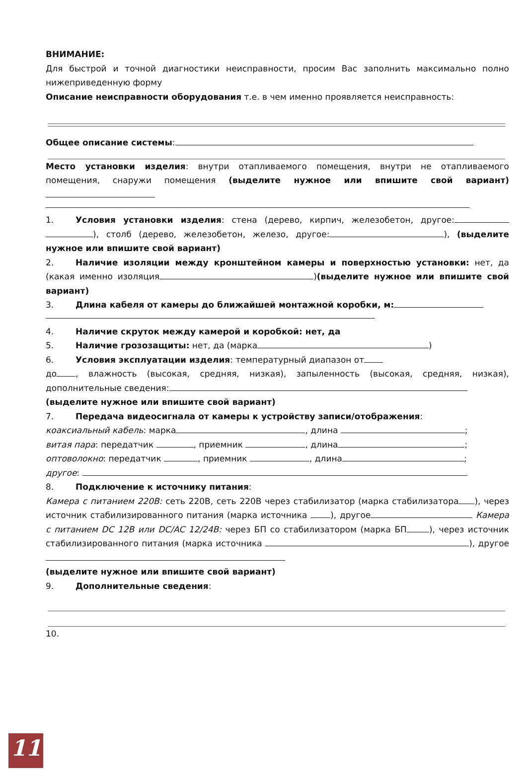ВНИМАНИЕ:
Для быстрой и точной диагностики неисправности, просим Вас заполнить максимально полно нижеприведенную форму
Описание неисправности оборудования т.е. в чем именно проявляется неисправность:
Общее описание системы:
Место установки изделия: внутри отапливаемого помещения, внутри не отапливаемого помещения, снаружи помещения (выделите нужное или впишите свой вариант)
1. Условия установки изделия: стена (дерево, кирпич, железобетон, другое: ), столб (дерево, железобетон, железо, другое: ), (выделите нужное или впишите свой вариант)
2. Наличие изоляции между кронштейном камеры и поверхностью установки: нет, да (какая именно изоляция )(выделите нужное или впишите свой вариант)
3. Длина кабеля от камеры до ближайшей монтажной коробки, м:
4. Наличие скруток между камерой и коробкой: нет, да
5. Наличие грозозащиты: нет, да (марка )
6. Условия эксплуатации изделия: температурный диапазон от
до , влажность (высокая, средняя, низкая), запыленность (высокая, средняя, низкая), дополнительные сведения:
(выделите нужное или впишите свой вариант)
7. Передача видеосигнала от камеры к устройству записи/отображения:
коаксиальный кабель: марка , длина ;
витая пара: передатчик , приемник , длина ;
оптоволокно: передатчик , приемник , длина ;
другое:
8. Подключение к источнику питания:
Камера с питанием 220В: сеть 220В, сеть 220В через стабилизатор (марка стабилизатора ), через источник стабилизированного питания (марка источника ), другое Камера с питанием DC 12В или DC/AC 12/24В: через БП со стабилизатором (марка БП ), через источник стабилизированного питания (марка источника ), другое
(выделите нужное или впишите свой вариант)
9. Дополнительные сведения:
10.
11